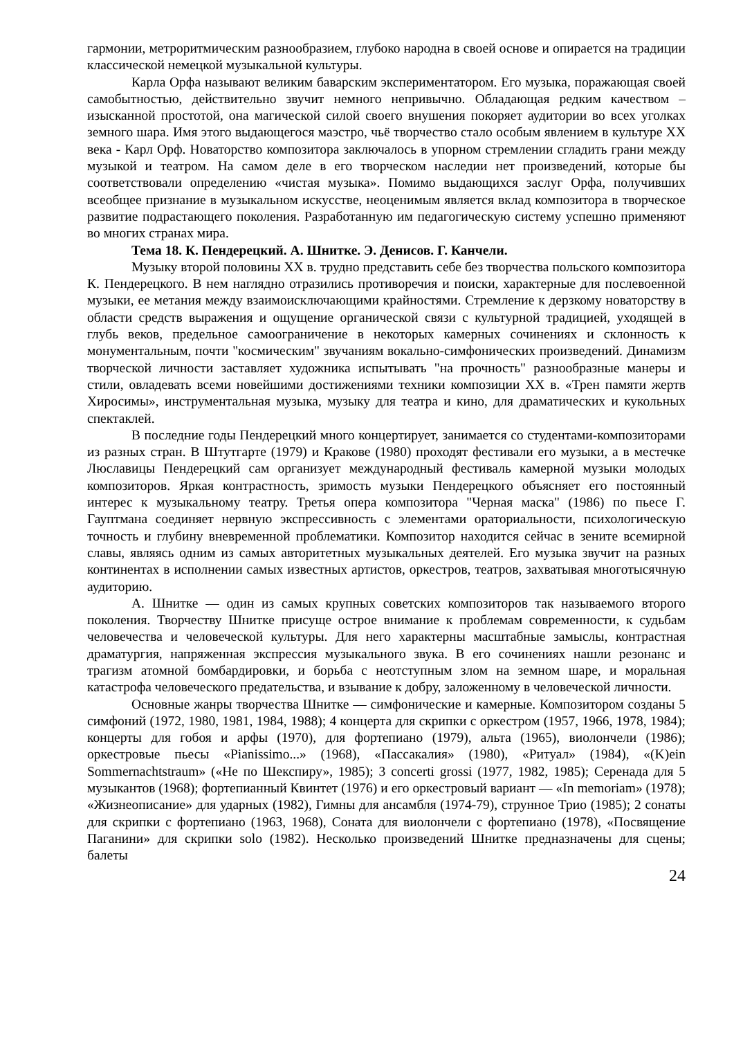гармонии, метроритмическим разнообразием, глубоко народна в своей основе и опирается на традиции классической немецкой музыкальной культуры.
Карла Орфа называют великим баварским экспериментатором. Его музыка, поражающая своей самобытностью, действительно звучит немного непривычно. Обладающая редким качеством – изысканной простотой, она магической силой своего внушения покоряет аудитории во всех уголках земного шара. Имя этого выдающегося маэстро, чьё творчество стало особым явлением в культуре XX века - Карл Орф. Новаторство композитора заключалось в упорном стремлении сгладить грани между музыкой и театром. На самом деле в его творческом наследии нет произведений, которые бы соответствовали определению «чистая музыка». Помимо выдающихся заслуг Орфа, получивших всеобщее признание в музыкальном искусстве, неоценимым является вклад композитора в творческое развитие подрастающего поколения. Разработанную им педагогическую систему успешно применяют во многих странах мира.
Тема 18. К. Пендерецкий. А. Шнитке. Э. Денисов. Г. Канчели.
Музыку второй половины XX в. трудно представить себе без творчества польского композитора К. Пендерецкого. В нем наглядно отразились противоречия и поиски, характерные для послевоенной музыки, ее метания между взаимоисключающими крайностями. Стремление к дерзкому новаторству в области средств выражения и ощущение органической связи с культурной традицией, уходящей в глубь веков, предельное самоограничение в некоторых камерных сочинениях и склонность к монументальным, почти "космическим" звучаниям вокально-симфонических произведений. Динамизм творческой личности заставляет художника испытывать "на прочность" разнообразные манеры и стили, овладевать всеми новейшими достижениями техники композиции XX в. «Трен памяти жертв Хиросимы», инструментальная музыка, музыку для театра и кино, для драматических и кукольных спектаклей.
В последние годы Пендерецкий много концертирует, занимается со студентами-композиторами из разных стран. В Штутгарте (1979) и Кракове (1980) проходят фестивали его музыки, а в местечке Люславицы Пендерецкий сам организует международный фестиваль камерной музыки молодых композиторов. Яркая контрастность, зримость музыки Пендерецкого объясняет его постоянный интерес к музыкальному театру. Третья опера композитора "Черная маска" (1986) по пьесе Г. Гауптмана соединяет нервную экспрессивность с элементами ораториальности, психологическую точность и глубину вневременной проблематики. Композитор находится сейчас в зените всемирной славы, являясь одним из самых авторитетных музыкальных деятелей. Его музыка звучит на разных континентах в исполнении самых известных артистов, оркестров, театров, захватывая многотысячную аудиторию.
А. Шнитке — один из самых крупных советских композиторов так называемого второго поколения. Творчеству Шнитке присуще острое внимание к проблемам современности, к судьбам человечества и человеческой культуры. Для него характерны масштабные замыслы, контрастная драматургия, напряженная экспрессия музыкального звука. В его сочинениях нашли резонанс и трагизм атомной бомбардировки, и борьба с неотступным злом на земном шаре, и моральная катастрофа человеческого предательства, и взывание к добру, заложенному в человеческой личности.
Основные жанры творчества Шнитке — симфонические и камерные. Композитором созданы 5 симфоний (1972, 1980, 1981, 1984, 1988); 4 концерта для скрипки с оркестром (1957, 1966, 1978, 1984); концерты для гобоя и арфы (1970), для фортепиано (1979), альта (1965), виолончели (1986); оркестровые пьесы «Pianissimo...» (1968), «Пассакалия» (1980), «Ритуал» (1984), «(K)ein Sommernachtstraum» («Не по Шекспиру», 1985); 3 concerti grossi (1977, 1982, 1985); Серенада для 5 музыкантов (1968); фортепианный Квинтет (1976) и его оркестровый вариант — «In memoriam» (1978); «Жизнеописание» для ударных (1982), Гимны для ансамбля (1974-79), струнное Трио (1985); 2 сонаты для скрипки с фортепиано (1963, 1968), Соната для виолончели с фортепиано (1978), «Посвящение Паганини» для скрипки solo (1982). Несколько произведений Шнитке предназначены для сцены; балеты
24